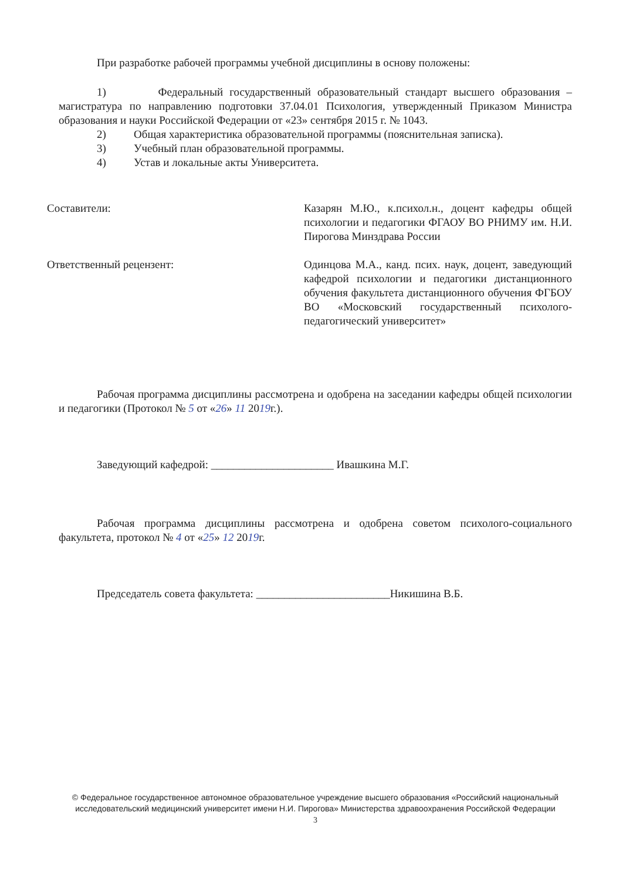При разработке рабочей программы учебной дисциплины в основу положены:
1) Федеральный государственный образовательный стандарт высшего образования – магистратура по направлению подготовки 37.04.01 Психология, утвержденный Приказом Министра образования и науки Российской Федерации от «23» сентября 2015 г. № 1043.
2) Общая характеристика образовательной программы (пояснительная записка).
3) Учебный план образовательной программы.
4) Устав и локальные акты Университета.
Составители: Казарян М.Ю., к.психол.н., доцент кафедры общей психологии и педагогики ФГАОУ ВО РНИМУ им. Н.И. Пирогова Минздрава России
Ответственный рецензент: Одинцова М.А., канд. псих. наук, доцент, заведующий кафедрой психологии и педагогики дистанционного обучения факультета дистанционного обучения ФГБОУ ВО «Московский государственный психолого-педагогический университет»
Рабочая программа дисциплины рассмотрена и одобрена на заседании кафедры общей психологии и педагогики (Протокол № 5 от «26» 11 2019г.).
Заведующий кафедрой: ______________________ Ивашкина М.Г.
Рабочая программа дисциплины рассмотрена и одобрена советом психолого-социального факультета, протокол № 4 от «25» 12 2019г.
Председатель совета факультета: ________________________Никишина В.Б.
© Федеральное государственное автономное образовательное учреждение высшего образования «Российский национальный исследовательский медицинский университет имени Н.И. Пирогова» Министерства здравоохранения Российской Федерации
3